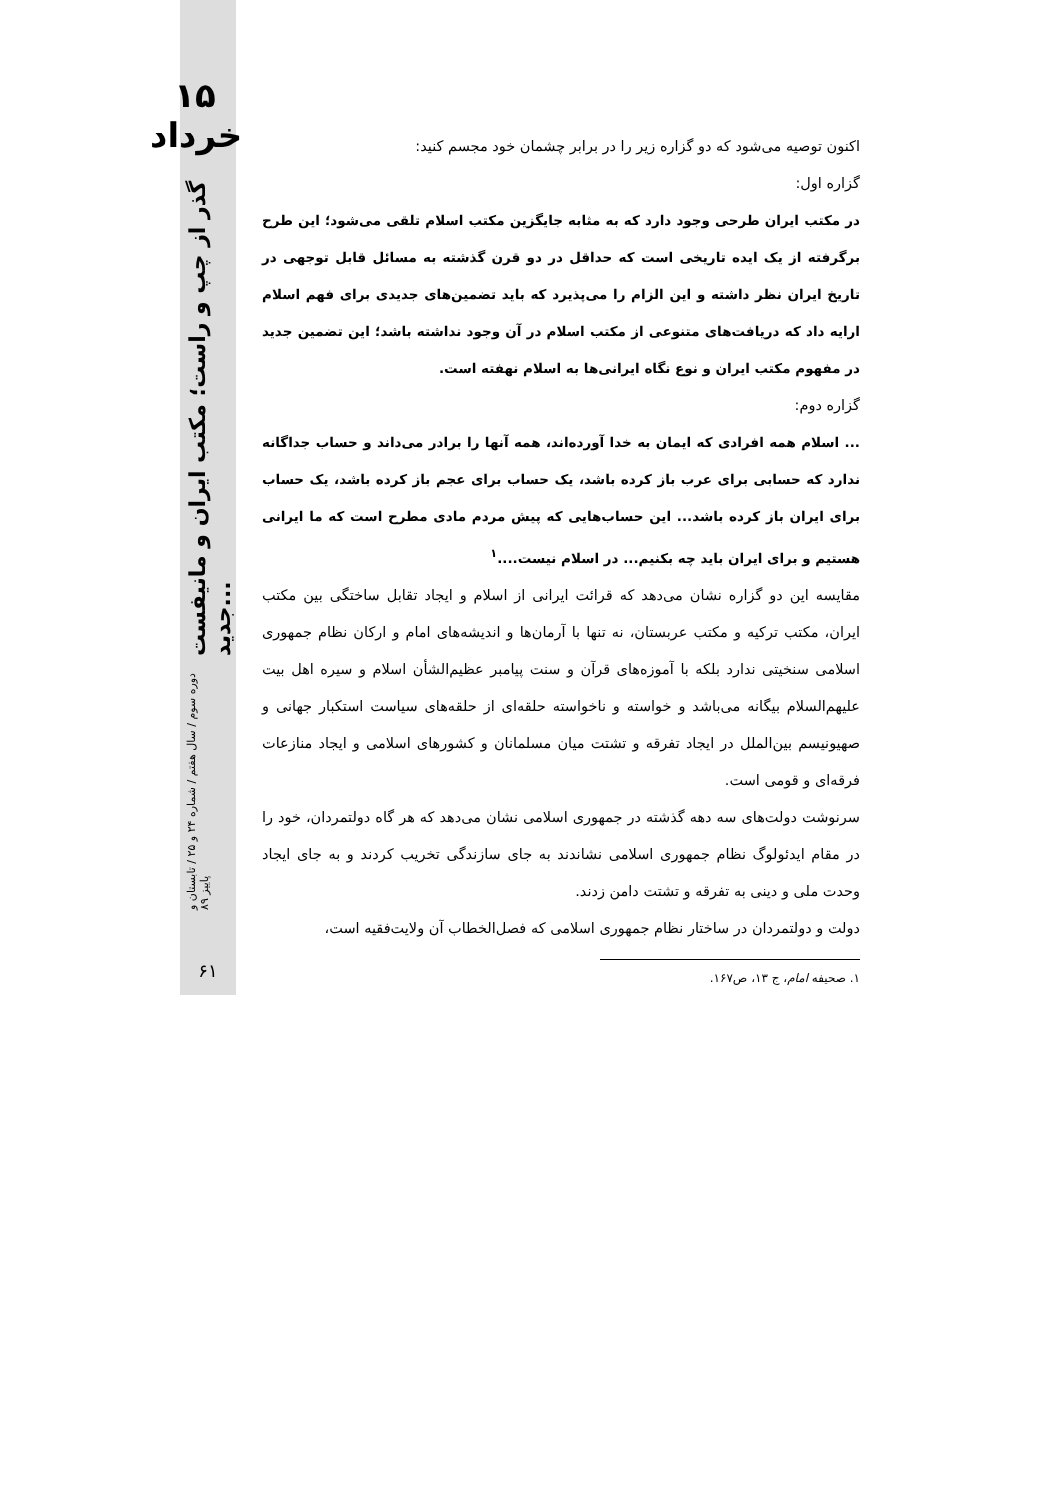۱۵ خرداد
دوره سوم / سال هفتم / شماره ۲۴ و ۲۵ / تابستان و پاییز ۸۹ گذر از چپ و راست؛ مکتب ایران و مانیفست جدید...
۶۱
اکنون توصیه می‌شود که دو گزاره زیر را در برابر چشمان خود مجسم کنید:
گزاره اول:
در مکتب ایران طرحی وجود دارد که به مثابه جایگزین مکتب اسلام تلقی می‌شود؛ این طرح برگرفته از یک ایده تاریخی است که حداقل در دو قرن گذشته به مسائل قابل توجهی در تاریخ ایران نظر داشته و این الزام را می‌پذیرد که باید تضمین‌های جدیدی برای فهم اسلام ارایه داد که دریافت‌های متنوعی از مکتب اسلام در آن وجود نداشته باشد؛ این تضمین جدید در مفهوم مکتب ایران و نوع نگاه ایرانی‌ها به اسلام نهفته است.
گزاره دوم:
... اسلام همه افرادی که ایمان به خدا آورده‌اند، همه آنها را برادر می‌داند و حساب جداگانه ندارد که حسابی برای عرب باز کرده باشد، یک حساب برای عجم باز کرده باشد، یک حساب برای ایران باز کرده باشد... این حساب‌هایی که پیش مردم مادی مطرح است که ما ایرانی هستیم و برای ایران باید چه بکنیم... در اسلام نیست....<sup>۱</sup>
مقایسه این دو گزاره نشان می‌دهد که قرائت ایرانی از اسلام و ایجاد تقابل ساختگی بین مکتب ایران، مکتب ترکیه و مکتب عربستان، نه تنها با آرمان‌ها و اندیشه‌های امام و ارکان نظام جمهوری اسلامی سنخیتی ندارد بلکه با آموزه‌های قرآن و سنت پیامبر عظیم‌الشأن اسلام و سیره اهل بیت علیهم‌السلام بیگانه می‌باشد و خواسته و ناخواسته حلقه‌ای از حلقه‌های سیاست استکبار جهانی و صهیونیسم بین‌الملل در ایجاد تفرقه و تشتت میان مسلمانان و کشورهای اسلامی و ایجاد منازعات فرقه‌ای و قومی است.
سرنوشت دولت‌های سه دهه گذشته در جمهوری اسلامی نشان می‌دهد که هر گاه دولتمردان، خود را در مقام ایدئولوگ نظام جمهوری اسلامی نشاندند به جای سازندگی تخریب کردند و به جای ایجاد وحدت ملی و دینی به تفرقه و تشتت دامن زدند.
دولت و دولتمردان در ساختار نظام جمهوری اسلامی که فصل‌الخطاب آن ولایت‌فقیه است،
۱. صحیفه امام، ج ۱۳، ص۱۶۷.